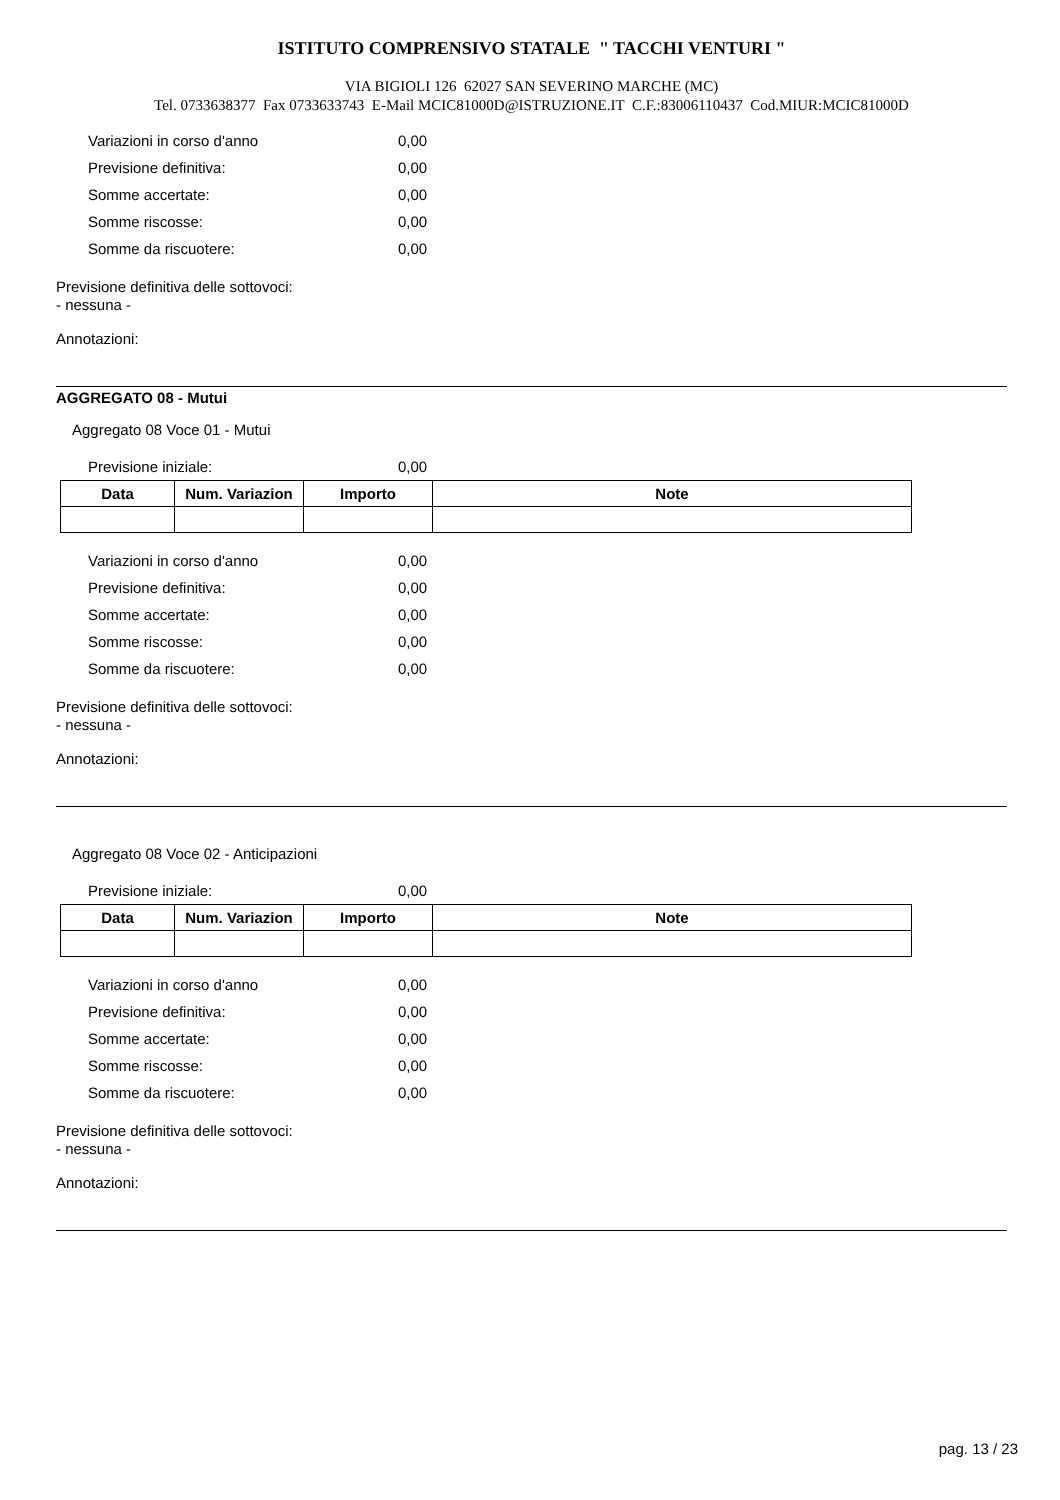ISTITUTO COMPRENSIVO STATALE " TACCHI VENTURI "
VIA BIGIOLI 126 62027 SAN SEVERINO MARCHE (MC)
Tel. 0733638377 Fax 0733633743 E-Mail MCIC81000D@ISTRUZIONE.IT C.F.:83006110437 Cod.MIUR:MCIC81000D
Variazioni in corso d'anno 0,00
Previsione definitiva: 0,00
Somme accertate: 0,00
Somme riscosse: 0,00
Somme da riscuotere: 0,00
Previsione definitiva delle sottovoci:
- nessuna -
Annotazioni:
AGGREGATO 08 - Mutui
Aggregato 08 Voce 01 - Mutui
Previsione iniziale: 0,00
| Data | Num. Variazion | Importo | Note |
| --- | --- | --- | --- |
Variazioni in corso d'anno 0,00
Previsione definitiva: 0,00
Somme accertate: 0,00
Somme riscosse: 0,00
Somme da riscuotere: 0,00
Previsione definitiva delle sottovoci:
- nessuna -
Annotazioni:
Aggregato 08 Voce 02 - Anticipazioni
Previsione iniziale: 0,00
| Data | Num. Variazion | Importo | Note |
| --- | --- | --- | --- |
Variazioni in corso d'anno 0,00
Previsione definitiva: 0,00
Somme accertate: 0,00
Somme riscosse: 0,00
Somme da riscuotere: 0,00
Previsione definitiva delle sottovoci:
- nessuna -
Annotazioni:
pag. 13 / 23